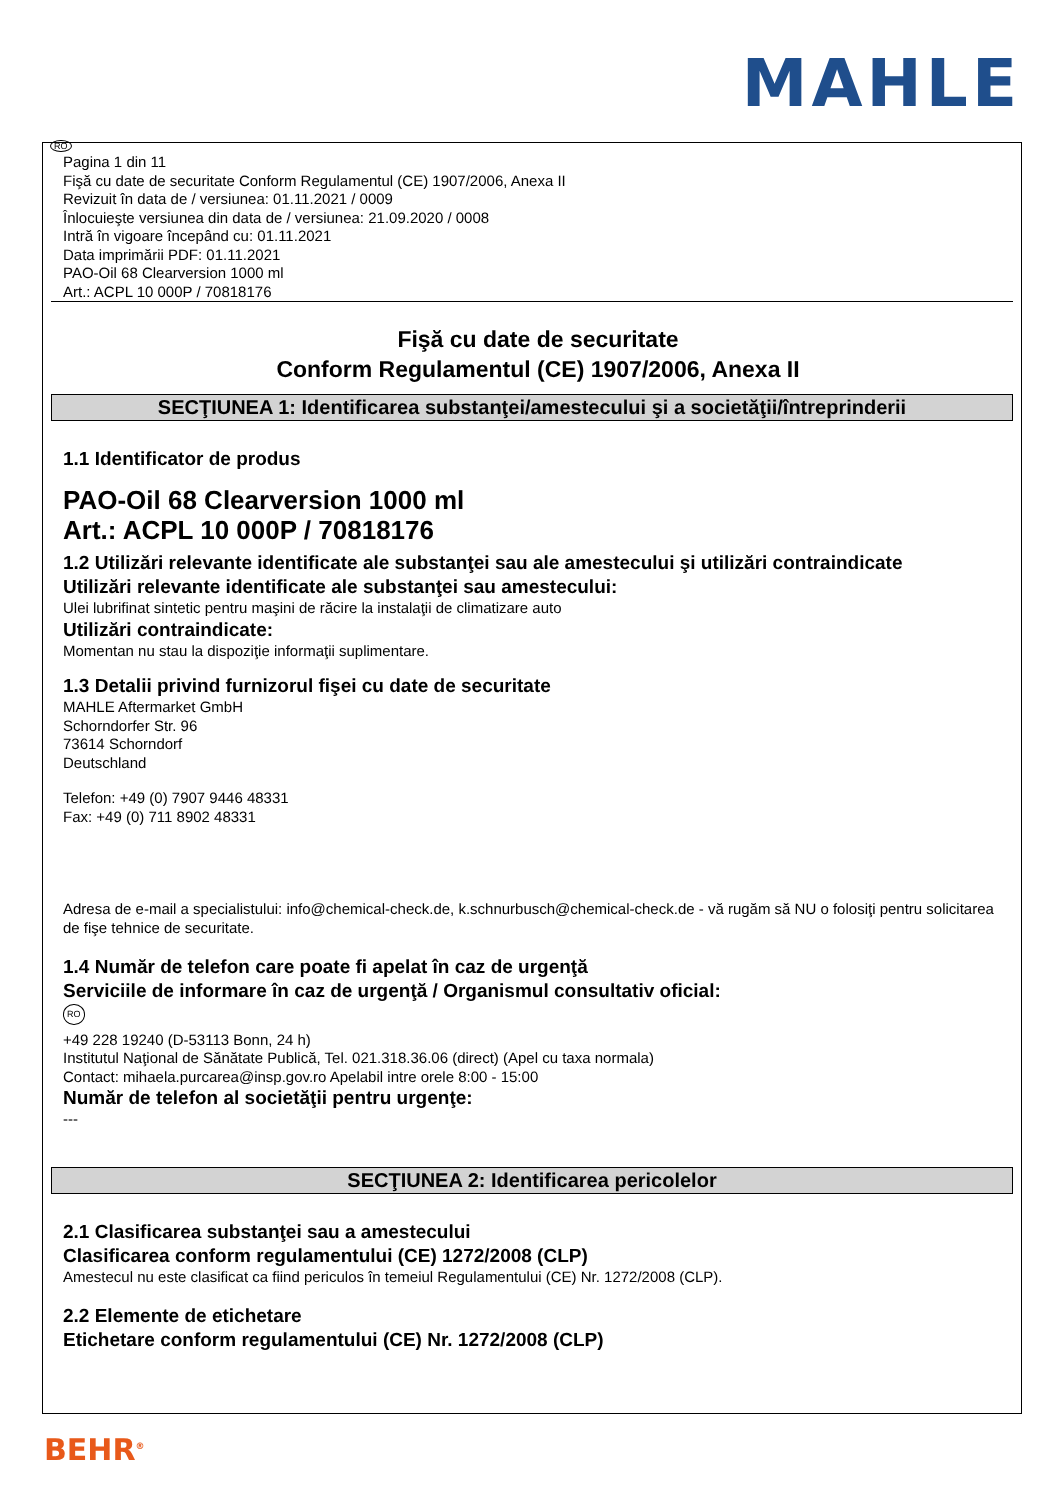MAHLE
RO
Pagina 1 din 11
Fişă cu date de securitate Conform Regulamentul (CE) 1907/2006, Anexa II
Revizuit în data de / versiunea: 01.11.2021 / 0009
Înlocuieşte versiunea din data de / versiunea: 21.09.2020 / 0008
Intră în vigoare începând cu: 01.11.2021
Data imprimării PDF: 01.11.2021
PAO-Oil 68 Clearversion 1000 ml
Art.: ACPL 10 000P / 70818176
Fişă cu date de securitate
Conform Regulamentul (CE) 1907/2006, Anexa II
SECŢIUNEA 1: Identificarea substanţei/amestecului şi a societăţii/întreprinderii
1.1 Identificator de produs
PAO-Oil 68 Clearversion 1000 ml
Art.: ACPL 10 000P / 70818176
1.2 Utilizări relevante identificate ale substanţei sau ale amestecului şi utilizări contraindicate
Utilizări relevante identificate ale substanţei sau amestecului:
Ulei lubrifinat sintetic pentru maşini de răcire la instalaţii de climatizare auto
Utilizări contraindicate:
Momentan nu stau la dispoziţie informaţii suplimentare.
1.3 Detalii privind furnizorul fişei cu date de securitate
MAHLE Aftermarket GmbH
Schorndorfer Str. 96
73614 Schorndorf
Deutschland
Telefon: +49 (0) 7907 9446 48331
Fax: +49 (0) 711 8902 48331
Adresa de e-mail a specialistului: info@chemical-check.de, k.schnurbusch@chemical-check.de - vă rugăm să NU o folosiţi pentru solicitarea de fişe tehnice de securitate.
1.4 Număr de telefon care poate fi apelat în caz de urgenţă
Serviciile de informare în caz de urgenţă / Organismul consultativ oficial:
RO
+49 228 19240 (D-53113 Bonn, 24 h)
Institutul Naţional de Sănătate Publică, Tel. 021.318.36.06 (direct) (Apel cu taxa normala)
Contact: mihaela.purcarea@insp.gov.ro Apelabil intre orele 8:00 - 15:00
Număr de telefon al societăţii pentru urgenţe:
---
SECŢIUNEA 2: Identificarea pericolelor
2.1 Clasificarea substanţei sau a amestecului
Clasificarea conform regulamentului (CE) 1272/2008 (CLP)
Amestecul nu este clasificat ca fiind periculos în temeiul Regulamentului (CE) Nr. 1272/2008 (CLP).
2.2 Elemente de etichetare
Etichetare conform regulamentului (CE) Nr. 1272/2008 (CLP)
BEHR<sup>®</sup>